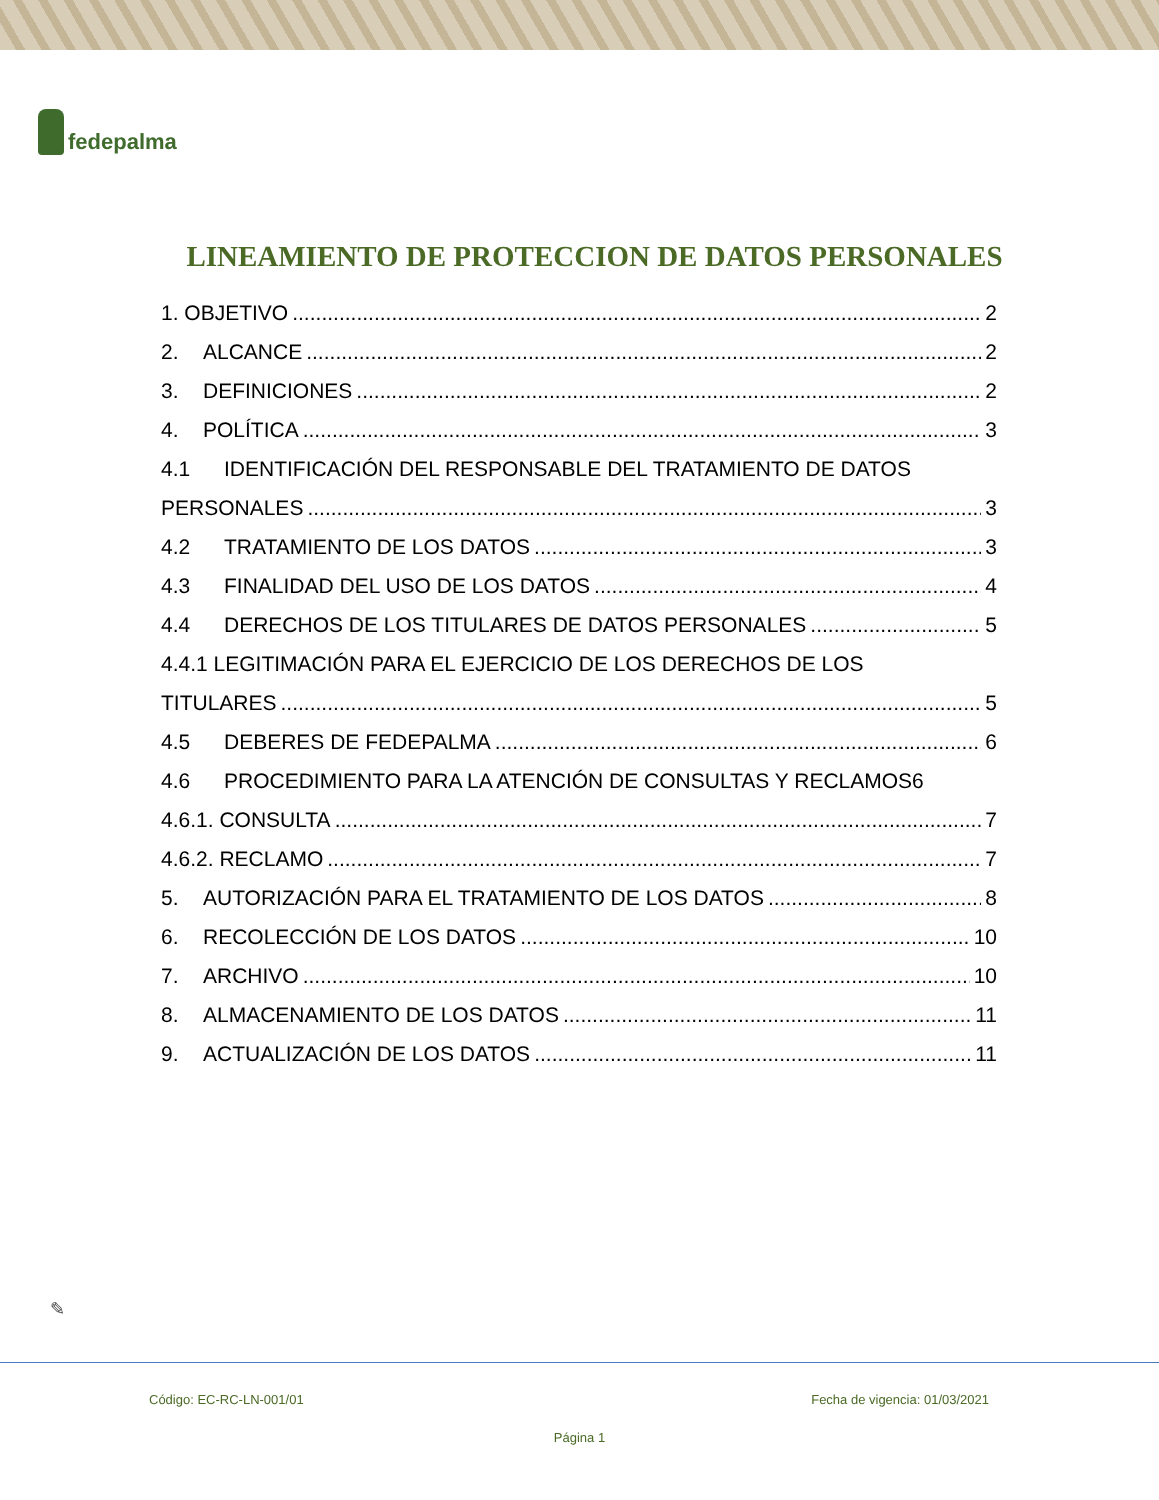fedepalma
LINEAMIENTO DE PROTECCION DE DATOS PERSONALES
1. OBJETIVO 2
2. ALCANCE 2
3. DEFINICIONES 2
4. POLÍTICA 3
4.1 IDENTIFICACIÓN DEL RESPONSABLE DEL TRATAMIENTO DE DATOS
PERSONALES 3
4.2 TRATAMIENTO DE LOS DATOS 3
4.3 FINALIDAD DEL USO DE LOS DATOS 4
4.4 DERECHOS DE LOS TITULARES DE DATOS PERSONALES 5
4.4.1 LEGITIMACIÓN PARA EL EJERCICIO DE LOS DERECHOS DE LOS
TITULARES 5
4.5 DEBERES DE FEDEPALMA 6
4.6 PROCEDIMIENTO PARA LA ATENCIÓN DE CONSULTAS Y RECLAMOS 6
4.6.1. CONSULTA 7
4.6.2. RECLAMO 7
5. AUTORIZACIÓN PARA EL TRATAMIENTO DE LOS DATOS 8
6. RECOLECCIÓN DE LOS DATOS 10
7. ARCHIVO 10
8. ALMACENAMIENTO DE LOS DATOS 11
9. ACTUALIZACIÓN DE LOS DATOS 11
✎
Código: EC-RC-LN-001/01 Fecha de vigencia: 01/03/2021
Página 1